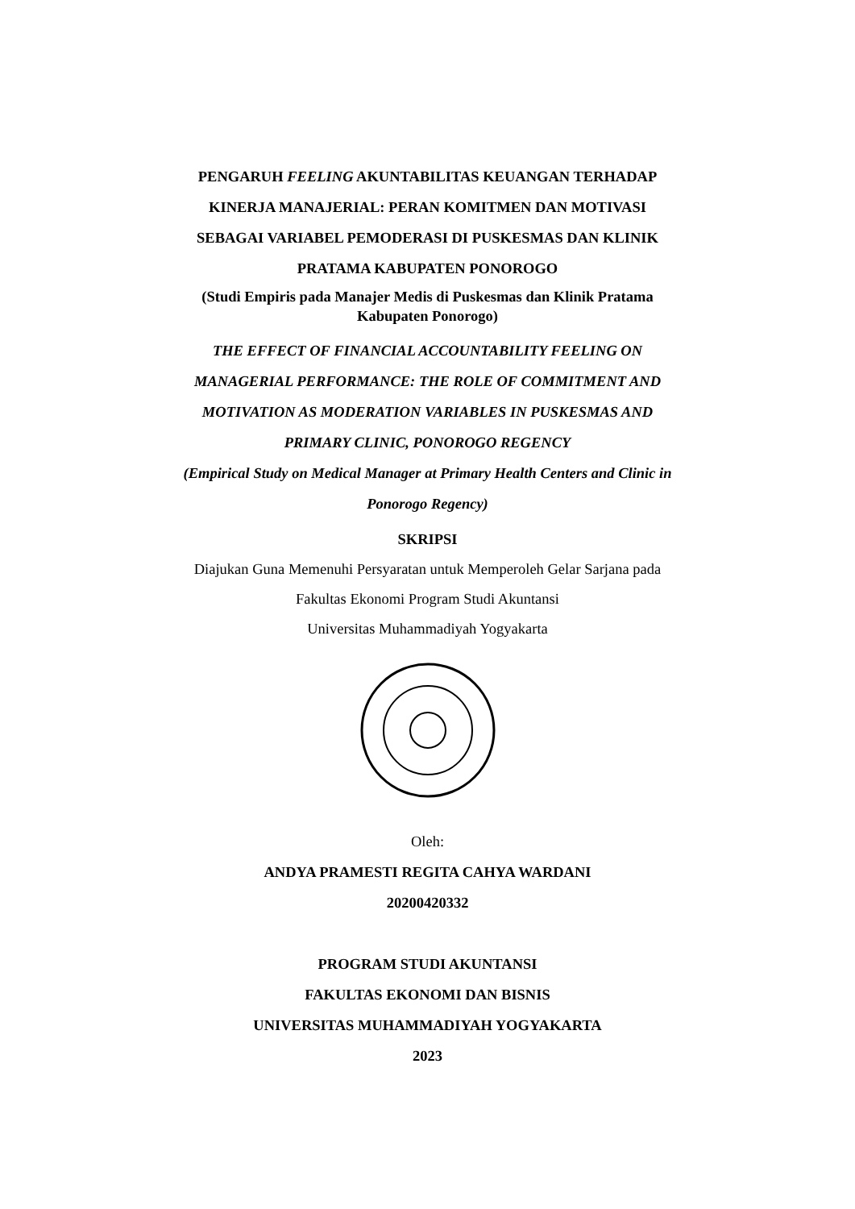PENGARUH FEELING AKUNTABILITAS KEUANGAN TERHADAP
KINERJA MANAJERIAL: PERAN KOMITMEN DAN MOTIVASI
SEBAGAI VARIABEL PEMODERASI DI PUSKESMAS DAN KLINIK
PRATAMA KABUPATEN PONOROGO
(Studi Empiris pada Manajer Medis di Puskesmas dan Klinik Pratama
Kabupaten Ponorogo)
THE EFFECT OF FINANCIAL ACCOUNTABILITY FEELING ON
MANAGERIAL PERFORMANCE: THE ROLE OF COMMITMENT AND
MOTIVATION AS MODERATION VARIABLES IN PUSKESMAS AND
PRIMARY CLINIC, PONOROGO REGENCY
(Empirical Study on Medical Manager at Primary Health Centers and Clinic in
Ponorogo Regency)
SKRIPSI
Diajukan Guna Memenuhi Persyaratan untuk Memperoleh Gelar Sarjana pada
Fakultas Ekonomi Program Studi Akuntansi
Universitas Muhammadiyah Yogyakarta
Oleh:
ANDYA PRAMESTI REGITA CAHYA WARDANI
20200420332
PROGRAM STUDI AKUNTANSI
FAKULTAS EKONOMI DAN BISNIS
UNIVERSITAS MUHAMMADIYAH YOGYAKARTA
2023